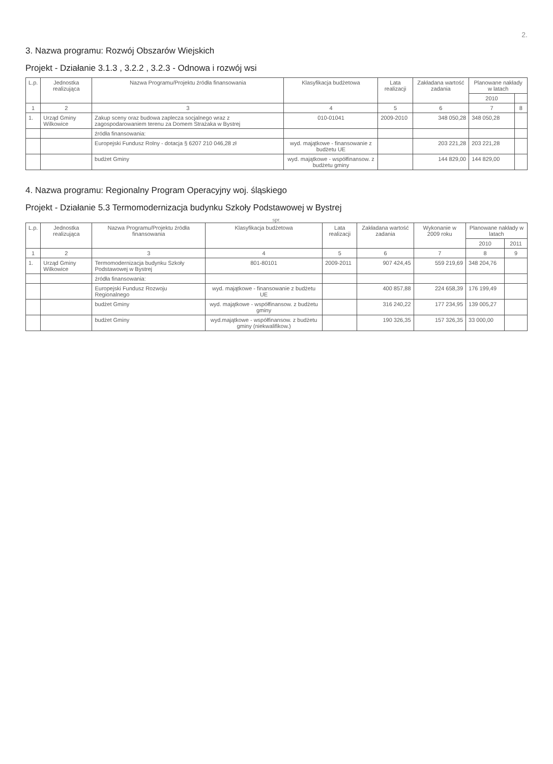2.
3. Nazwa programu: Rozwój Obszarów Wiejskich
Projekt - Działanie 3.1.3 , 3.2.2 , 3.2.3 - Odnowa i rozwój wsi
| L.p. | Jednostka realizująca | Nazwa Programu/Projektu źródła finansowania | Klasyfikacja budżetowa | Lata realizacji | Zakładana wartość zadania | Planowane nakłady w latach | |
| --- | --- | --- | --- | --- | --- | --- | --- |
| | | | | | | 2010 | |
| 1 | 2 | 3 | 4 | 5 | 6 | 7 | 8 |
| 1. | Urząd Gminy Wilkowice | Zakup sceny oraz budowa zaplecza socjalnego wraz z zagospodarowaniem terenu za Domem Strażaka w Bystrej | 010-01041 | 2009-2010 | 348 050,28 | 348 050,28 | |
| | | źródła finansowania: | | | | | |
| | | Europejski Fundusz Rolny - dotacja § 6207 210 046,28 zł | wyd. majątkowe - finansowanie z budżetu UE | | 203 221,28 | 203 221,28 | |
| | | budżet Gminy | wyd. majątkowe - współfinansow. z budżetu gminy | | 144 829,00 | 144 829,00 | |
4. Nazwa programu: Regionalny Program Operacyjny woj. śląskiego
Projekt - Działanie 5.3 Termomodernizacja budynku Szkoły Podstawowej w Bystrej
spr.
| L.p. | Jednostka realizująca | Nazwa Programu/Projektu źródła finansowania | Klasyfikacja budżetowa | Lata realizacji | Zakładana wartość zadania | Wykonanie w 2009 roku | Planowane nakłady w latach | |
| --- | --- | --- | --- | --- | --- | --- | --- | --- |
| | | | | | | | 2010 | 2011 |
| 1 | 2 | 3 | 4 | 5 | 6 | 7 | 8 | 9 |
| 1. | Urząd Gminy Wilkowice | Termomodernizacja budynku Szkoły Podstawowej w Bystrej | 801-80101 | 2009-2011 | 907 424,45 | 559 219,69 | 348 204,76 | |
| | | źródła finansowania: | | | | | | |
| | | Europejski Fundusz Rozwoju Regionalnego | wyd. majątkowe - finansowanie z budżetu UE | | 400 857,88 | 224 658,39 | 176 199,49 | |
| | | budżet Gminy | wyd. majątkowe - współfinansow. z budżetu gminy | | 316 240,22 | 177 234,95 | 139 005,27 | |
| | | budżet Gminy | wyd.majątkowe - współfinansow. z budżetu gminy (niekwalifikow.) | | 190 326,35 | 157 326,35 | 33 000,00 | |